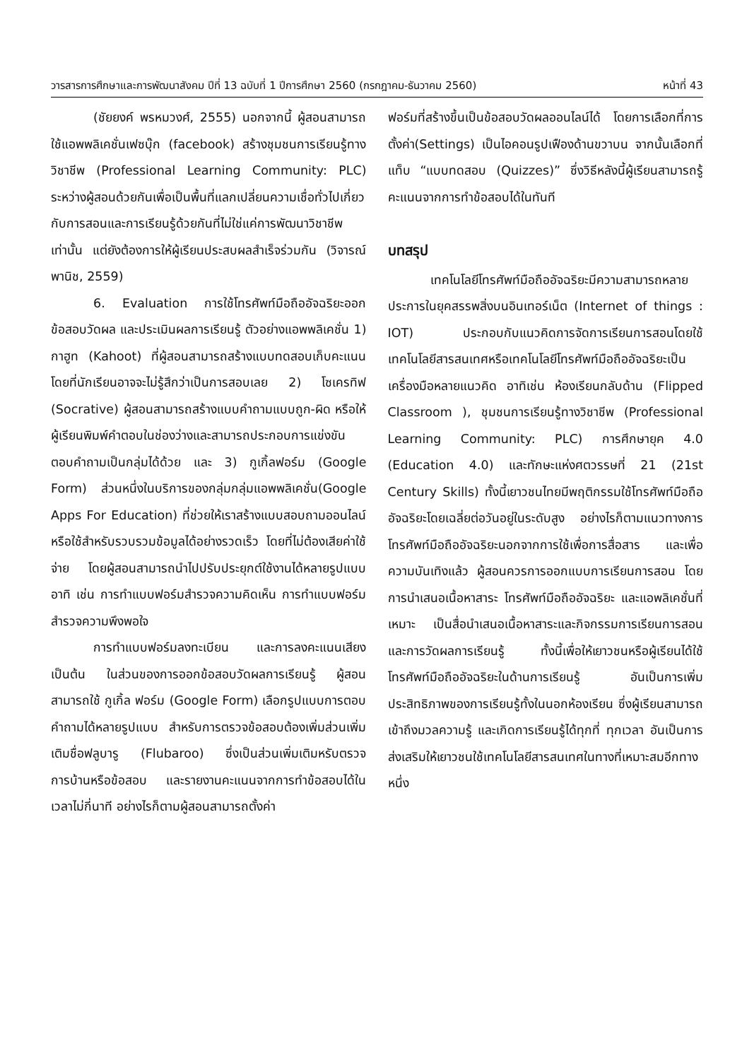วารสารการศึกษาและการพัฒนาสังคม ปีที่ 13 ฉบับที่ 1 ปีการศึกษา 2560 (กรกฎาคม-ธันวาคม 2560) หน้าที่ 43
(ชัยยงค์ พรหมวงศ์, 2555) นอกจากนี้ ผู้สอนสามารถใช้แอพพลิเคชั่นเฟซบุ๊ก (facebook) สร้างชุมชนการเรียนรู้ทางวิชาชีพ (Professional Learning Community: PLC) ระหว่างผู้สอนด้วยกันเพื่อเป็นพื้นที่แลกเปลี่ยนความเชื่อทั่วไปเกี่ยวกับการสอนและการเรียนรู้ด้วยกันที่ไม่ใช่แค่การพัฒนาวิชาชีพเท่านั้น แต่ยังต้องการให้ผู้เรียนประสบผลสำเร็จร่วมกัน (วิจารณ์ พานิช, 2559)
6. Evaluation การใช้โทรศัพท์มือถืออัจฉริยะออกข้อสอบวัดผล และประเมินผลการเรียนรู้ ตัวอย่างแอพพลิเคชั่น 1) กาฮูท (Kahoot) ที่ผู้สอนสามารถสร้างแบบทดสอบเก็บคะแนน โดยที่นักเรียนอาจจะไม่รู้สึกว่าเป็นการสอบเลย 2) โซเครทิฟ (Socrative) ผู้สอนสามารถสร้างแบบคำถามแบบถูก-ผิด หรือให้ผู้เรียนพิมพ์คำตอบในช่องว่างและสามารถประกอบการแข่งขันตอบคำถามเป็นกลุ่มได้ด้วย และ 3) กูเกิ้ลฟอร์ม (Google Form) ส่วนหนึ่งในบริการของกลุ่มกลุ่มแอพพลิเคชั่น(Google Apps For Education) ที่ช่วยให้เราสร้างแบบสอบถามออนไลน์ หรือใช้สำหรับรวบรวมข้อมูลได้อย่างรวดเร็ว โดยที่ไม่ต้องเสียค่าใช้จ่าย โดยผู้สอนสามารถนำไปปรับประยุกต์ใช้งานได้หลายรูปแบบอาทิ เช่น การทำแบบฟอร์มสำรวจความคิดเห็น การทำแบบฟอร์มสำรวจความพึงพอใจ
การทำแบบฟอร์มลงทะเบียน และการลงคะแนนเสียง เป็นต้น ในส่วนของการออกข้อสอบวัดผลการเรียนรู้ ผู้สอนสามารถใช้ กูเกิ้ล ฟอร์ม (Google Form) เลือกรูปแบบการตอบคำถามได้หลายรูปแบบ สำหรับการตรวจข้อสอบต้องเพิ่มส่วนเพิ่มเติมชื่อฟลูบารู (Flubaroo) ซึ่งเป็นส่วนเพิ่มเติมหรับตรวจการบ้านหรือข้อสอบ และรายงานคะแนนจากการทำข้อสอบได้ในเวลาไม่กี่นาที อย่างไรก็ตามผู้สอนสามารถตั้งค่า
ฟอร์มที่สร้างขึ้นเป็นข้อสอบวัดผลออนไลน์ได้ โดยการเลือกที่การตั้งค่า(Settings) เป็นไอคอนรูปเฟืองด้านขวาบน จากนั้นเลือกที่ แท็บ “แบบทดสอบ (Quizzes)” ซึ่งวิธีหลังนี้ผู้เรียนสามารถรู้คะแนนจากการทำข้อสอบได้ในทันที
บทสรุป
เทคโนโลยีโทรศัพท์มือถืออัจฉริยะมีความสามารถหลายประการในยุคสรรพสิ่งบนอินเทอร์เน็ต (Internet of things : IOT) ประกอบกับแนวคิดการจัดการเรียนการสอนโดยใช้เทคโนโลยีสารสนเทศหรือเทคโนโลยีโทรศัพท์มือถืออัจฉริยะเป็นเครื่องมือหลายแนวคิด อาทิเช่น ห้องเรียนกลับด้าน (Flipped Classroom ), ชุมชนการเรียนรู้ทางวิชาชีพ (Professional Learning Community: PLC) การศึกษายุค 4.0 (Education 4.0) และทักษะแห่งศตวรรษที่ 21 (21st Century Skills) ทั้งนี้เยาวชนไทยมีพฤติกรรมใช้โทรศัพท์มือถืออัจฉริยะโดยเฉลี่ยต่อวันอยู่ในระดับสูง อย่างไรก็ตามแนวทางการโทรศัพท์มือถืออัจฉริยะนอกจากการใช้เพื่อการสื่อสาร และเพื่อความบันเทิงแล้ว ผู้สอนควรการออกแบบการเรียนการสอน โดยการนำเสนอเนื้อหาสาระ โทรศัพท์มือถืออัจฉริยะ และแอพลิเคชั่นที่เหมาะ เป็นสื่อนำเสนอเนื้อหาสาระและกิจกรรมการเรียนการสอน และการวัดผลการเรียนรู้ ทั้งนี้เพื่อให้เยาวชนหรือผู้เรียนได้ใช้โทรศัพท์มือถืออัจฉริยะในด้านการเรียนรู้ อันเป็นการเพิ่มประสิทธิภาพของการเรียนรู้ทั้งในนอกห้องเรียน ซึ่งผู้เรียนสามารถเข้าถึงมวลความรู้ และเกิดการเรียนรู้ได้ทุกที่ ทุกเวลา อันเป็นการส่งเสริมให้เยาวชนใช้เทคโนโลยีสารสนเทศในทางที่เหมาะสมอีกทางหนึ่ง